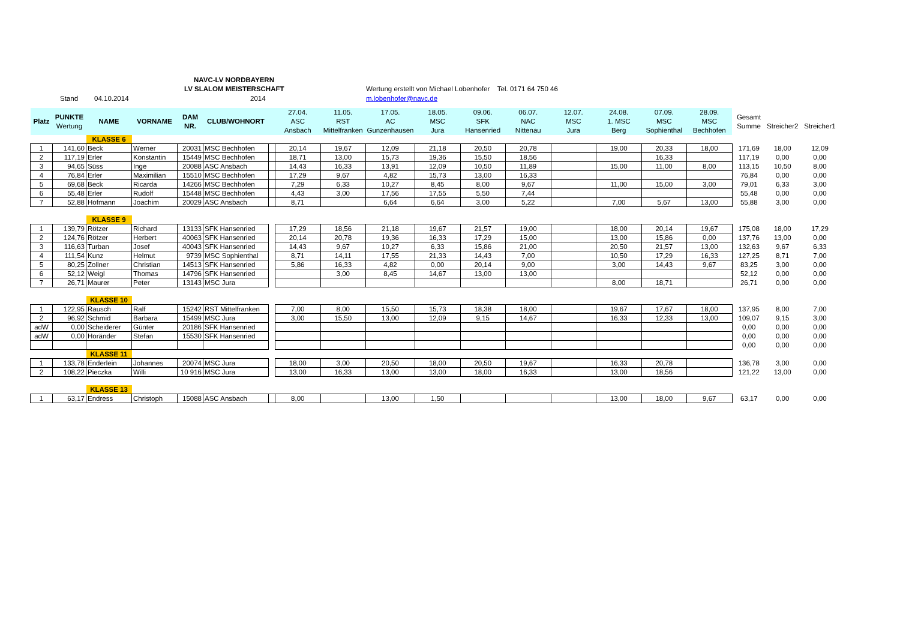NAVC-LV NORDBAYERN
LV SLALOM MEISTERSCHAFT
Stand 04.10.2014 2014
Wertung erstellt von Michael Lobenhofer Tel. 0171 64 750 46
m.lobenhofer@navc.de
| Platz | PUNKTE Wertung | NAME | VORNAME | DAM NR. | CLUB/WOHNORT | | 27.04. ASC Ansbach | 11.05. RST Mittelfranken | 17.05. AC Gunzenhausen | 18.05. MSC Jura | 09.06. SFK Hansenried | 06.07. NAC Nittenau | 12.07. MSC Jura | 24.08. 1. MSC Berg | 07.09. MSC Sophienthal | 28.09. MSC Bechhofen | Gesamt Summe | Streicher2 | Streicher1 |
| --- | --- | --- | --- | --- | --- | --- | --- | --- | --- | --- | --- | --- | --- | --- | --- | --- | --- | --- | --- |
| | | KLASSE 6 | | | | | | | | | | | | | | | | | |
| 1 | 141,60 | Beck | Werner | 20031 | MSC Bechhofen | | 20,14 | 19,67 | 12,09 | 21,18 | 20,50 | 20,78 | | 19,00 | 20,33 | 18,00 | 171,69 | 18,00 | 12,09 |
| 2 | 117,19 | Erler | Konstantin | 15449 | MSC Bechhofen | | 18,71 | 13,00 | 15,73 | 19,36 | 15,50 | 18,56 | | | 16,33 | | 117,19 | 0,00 | 0,00 |
| 3 | 94,65 | Süss | Inge | 20088 | ASC Ansbach | | 14,43 | 16,33 | 13,91 | 12,09 | 10,50 | 11,89 | | 15,00 | 11,00 | 8,00 | 113,15 | 10,50 | 8,00 |
| 4 | 76,84 | Erler | Maximilian | 15510 | MSC Bechhofen | | 17,29 | 9,67 | 4,82 | 15,73 | 13,00 | 16,33 | | | | | 76,84 | 0,00 | 0,00 |
| 5 | 69,68 | Beck | Ricarda | 14266 | MSC Bechhofen | | 7,29 | 6,33 | 10,27 | 8,45 | 8,00 | 9,67 | | 11,00 | 15,00 | 3,00 | 79,01 | 6,33 | 3,00 |
| 6 | 55,48 | Erler | Rudolf | 15448 | MSC Bechhofen | | 4,43 | 3,00 | 17,56 | 17,55 | 5,50 | 7,44 | | | | | 55,48 | 0,00 | 0,00 |
| 7 | 52,88 | Hofmann | Joachim | 20029 | ASC Ansbach | | 8,71 | | 6,64 | 6,64 | 3,00 | 5,22 | | 7,00 | 5,67 | 13,00 | 55,88 | 3,00 | 0,00 |
| | | KLASSE 9 | | | | | | | | | | | | | | | | | |
| 1 | 139,79 | Rötzer | Richard | 13133 | SFK Hansenried | | 17,29 | 18,56 | 21,18 | 19,67 | 21,57 | 19,00 | | 18,00 | 20,14 | 19,67 | 175,08 | 18,00 | 17,29 |
| 2 | 124,76 | Rötzer | Herbert | 40063 | SFK Hansenried | | 20,14 | 20,78 | 19,36 | 16,33 | 17,29 | 15,00 | | 13,00 | 15,86 | 0,00 | 137,76 | 13,00 | 0,00 |
| 3 | 116,63 | Turban | Josef | 40043 | SFK Hansenried | | 14,43 | 9,67 | 10,27 | 6,33 | 15,86 | 21,00 | | 20,50 | 21,57 | 13,00 | 132,63 | 9,67 | 6,33 |
| 4 | 111,54 | Kunz | Helmut | 9739 | MSC Sophienthal | | 8,71 | 14,11 | 17,55 | 21,33 | 14,43 | 7,00 | | 10,50 | 17,29 | 16,33 | 127,25 | 8,71 | 7,00 |
| 5 | 80,25 | Zollner | Christian | 14513 | SFK Hansenried | | 5,86 | 16,33 | 4,82 | 0,00 | 20,14 | 9,00 | | 3,00 | 14,43 | 9,67 | 83,25 | 3,00 | 0,00 |
| 6 | 52,12 | Weigl | Thomas | 14796 | SFK Hansenried | | | 3,00 | 8,45 | 14,67 | 13,00 | 13,00 | | | | | 52,12 | 0,00 | 0,00 |
| 7 | 26,71 | Maurer | Peter | 13143 | MSC Jura | | | | | | | | | 8,00 | 18,71 | | 26,71 | 0,00 | 0,00 |
| | | KLASSE 10 | | | | | | | | | | | | | | | | | |
| 1 | 122,95 | Rausch | Ralf | 15242 | RST Mittelfranken | | 7,00 | 8,00 | 15,50 | 15,73 | 18,38 | 18,00 | | 19,67 | 17,67 | 18,00 | 137,95 | 8,00 | 7,00 |
| 2 | 96,92 | Schmid | Barbara | 15499 | MSC Jura | | 3,00 | 15,50 | 13,00 | 12,09 | 9,15 | 14,67 | | 16,33 | 12,33 | 13,00 | 109,07 | 9,15 | 3,00 |
| adW | 0,00 | Scheiderer | Günter | 20186 | SFK Hansenried | | | | | | | | | | | | 0,00 | 0,00 | 0,00 |
| adW | 0,00 | Horänder | Stefan | 15530 | SFK Hansenried | | | | | | | | | | | | 0,00 | 0,00 | 0,00 |
| | | | | | | | | | | | | | | | | | 0,00 | 0,00 | 0,00 |
| | | KLASSE 11 | | | | | | | | | | | | | | | | | |
| 1 | 133,78 | Enderlein | Johannes | 20074 | MSC Jura | | 18,00 | 3,00 | 20,50 | 18,00 | 20,50 | 19,67 | | 16,33 | 20,78 | | 136,78 | 3,00 | 0,00 |
| 2 | 108,22 | Pieczka | Willi | 10 916 | MSC Jura | | 13,00 | 16,33 | 13,00 | 13,00 | 18,00 | 16,33 | | 13,00 | 18,56 | | 121,22 | 13,00 | 0,00 |
| | | KLASSE 13 | | | | | | | | | | | | | | | | | |
| 1 | 63,17 | Endress | Christoph | 15088 | ASC Ansbach | | 8,00 | | 13,00 | 1,50 | | | | 13,00 | 18,00 | 9,67 | 63,17 | 0,00 | 0,00 |